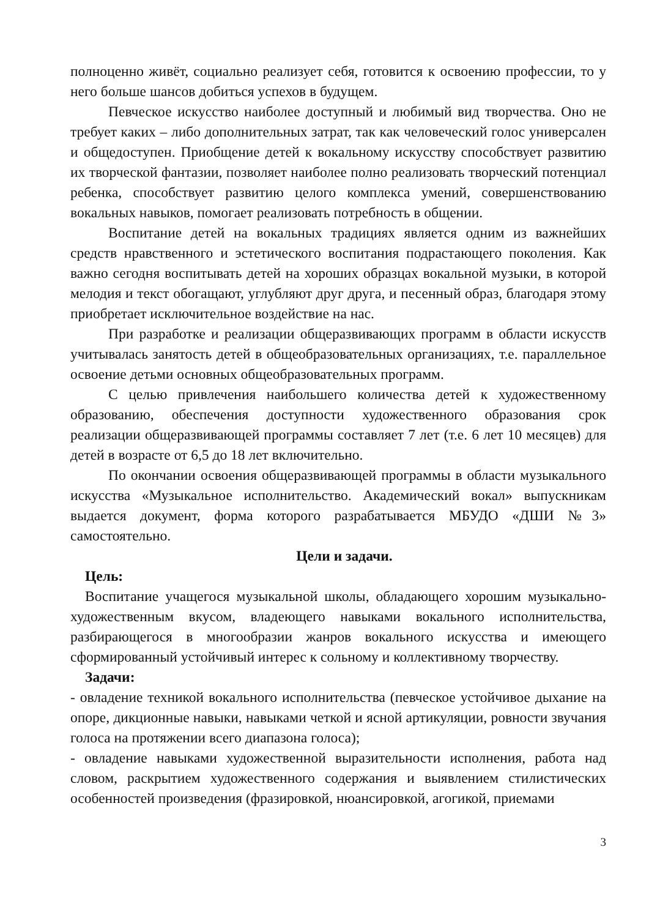полноценно живёт, социально реализует себя, готовится к освоению профессии, то у него больше шансов добиться успехов в будущем.
Певческое искусство наиболее доступный и любимый вид творчества. Оно не требует каких – либо дополнительных затрат, так как человеческий голос универсален и общедоступен. Приобщение детей к вокальному искусству способствует развитию их творческой фантазии, позволяет наиболее полно реализовать творческий потенциал ребенка, способствует развитию целого комплекса умений, совершенствованию вокальных навыков, помогает реализовать потребность в общении.
Воспитание детей на вокальных традициях является одним из важнейших средств нравственного и эстетического воспитания подрастающего поколения. Как важно сегодня воспитывать детей на хороших образцах вокальной музыки, в которой мелодия и текст обогащают, углубляют друг друга, и песенный образ, благодаря этому приобретает исключительное воздействие на нас.
При разработке и реализации общеразвивающих программ в области искусств учитывалась занятость детей в общеобразовательных организациях, т.е. параллельное освоение детьми основных общеобразовательных программ.
С целью привлечения наибольшего количества детей к художественному образованию, обеспечения доступности художественного образования срок реализации общеразвивающей программы составляет 7 лет (т.е. 6 лет 10 месяцев) для детей в возрасте от 6,5 до 18 лет включительно.
По окончании освоения общеразвивающей программы в области музыкального искусства «Музыкальное исполнительство. Академический вокал» выпускникам выдается документ, форма которого разрабатывается МБУДО «ДШИ №3» самостоятельно.
Цели и задачи.
Цель:
Воспитание учащегося музыкальной школы, обладающего хорошим музыкально-художественным вкусом, владеющего навыками вокального исполнительства, разбирающегося в многообразии жанров вокального искусства и имеющего сформированный устойчивый интерес к сольному и коллективному творчеству.
Задачи:
- овладение техникой вокального исполнительства (певческое устойчивое дыхание на опоре, дикционные навыки, навыками четкой и ясной артикуляции, ровности звучания голоса на протяжении всего диапазона голоса);
- овладение навыками художественной выразительности исполнения, работа над словом, раскрытием художественного содержания и выявлением стилистических особенностей произведения (фразировкой, нюансировкой, агогикой, приемами
3